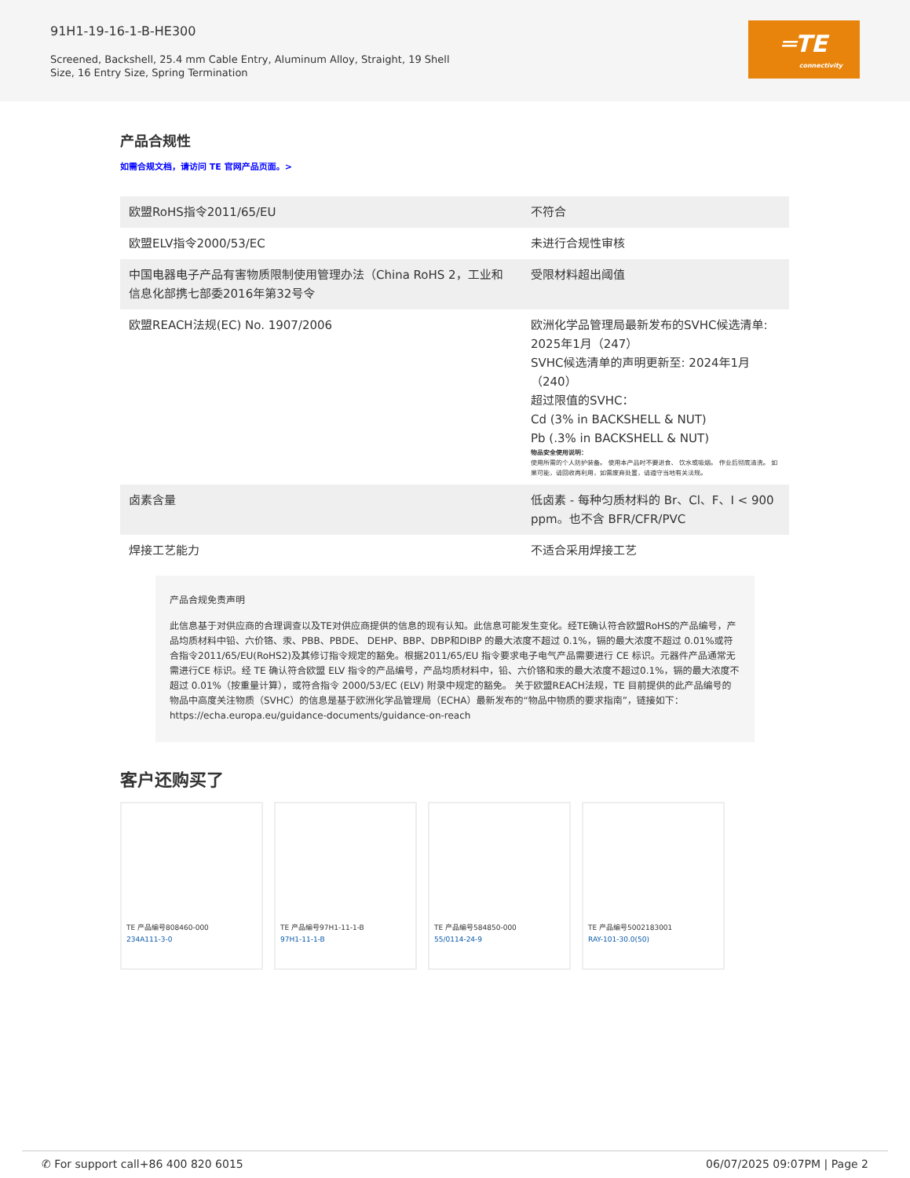91H1-19-16-1-B-HE300
Screened, Backshell, 25.4 mm Cable Entry, Aluminum Alloy, Straight, 19 Shell Size, 16 Entry Size, Spring Termination
═TE
connectivity
产品合规性
如需合规文档，请访问 TE 官网产品页面。>
| 欧盟RoHS指令2011/65/EU | 不符合 |
| 欧盟ELV指令2000/53/EC | 未进行合规性审核 |
| 中国电器电子产品有害物质限制使用管理办法（China RoHS 2，工业和信息化部携七部委2016年第32号令 | 受限材料超出阈值 |
| 欧盟REACH法规(EC) No. 1907/2006 | 欧洲化学品管理局最新发布的SVHC候选清单: 2025年1月（247） SVHC候选清单的声明更新至: 2024年1月（240） 超过限值的SVHC： Cd (3% in BACKSHELL & NUT) Pb (.3% in BACKSHELL & NUT) 物品安全使用说明： 使用所需的个人防护装备。 使用本产品时不要进食、 饮水或吸烟。 作业后彻底清洗。 如果可能，请回收再利用，如需废弃处置，请遵守当地有关法规。 |
| 卤素含量 | 低卤素 - 每种匀质材料的 Br、Cl、F、I < 900 ppm。也不含 BFR/CFR/PVC |
| 焊接工艺能力 | 不适合采用焊接工艺 |
产品合规免责声明
此信息基于对供应商的合理调查以及TE对供应商提供的信息的现有认知。此信息可能发生变化。经TE确认符合欧盟RoHS的产品编号，产品均质材料中铅、六价铬、汞、PBB、PBDE、 DEHP、BBP、DBP和DIBP 的最大浓度不超过 0.1%，镉的最大浓度不超过 0.01%或符合指令2011/65/EU(RoHS2)及其修订指令规定的豁免。根据2011/65/EU 指令要求电子电气产品需要进行 CE 标识。元器件产品通常无需进行CE 标识。经 TE 确认符合欧盟 ELV 指令的产品编号，产品均质材料中，铅、六价铬和汞的最大浓度不超过0.1%，镉的最大浓度不超过 0.01%（按重量计算），或符合指令 2000/53/EC (ELV) 附录中规定的豁免。 关于欧盟REACH法规，TE 目前提供的此产品编号的物品中高度关注物质（SVHC）的信息是基于欧洲化学品管理局（ECHA）最新发布的“物品中物质的要求指南”，链接如下：https://echa.europa.eu/guidance-documents/guidance-on-reach
客户还购买了
TE 产品编号808460-000
234A111-3-0
TE 产品编号97H1-11-1-B
97H1-11-1-B
TE 产品编号584850-000
55/0114-24-9
TE 产品编号5002183001
RAY-101-30.0(50)
✆ For support call+86 400 820 6015 06/07/2025 09:07PM | Page 2